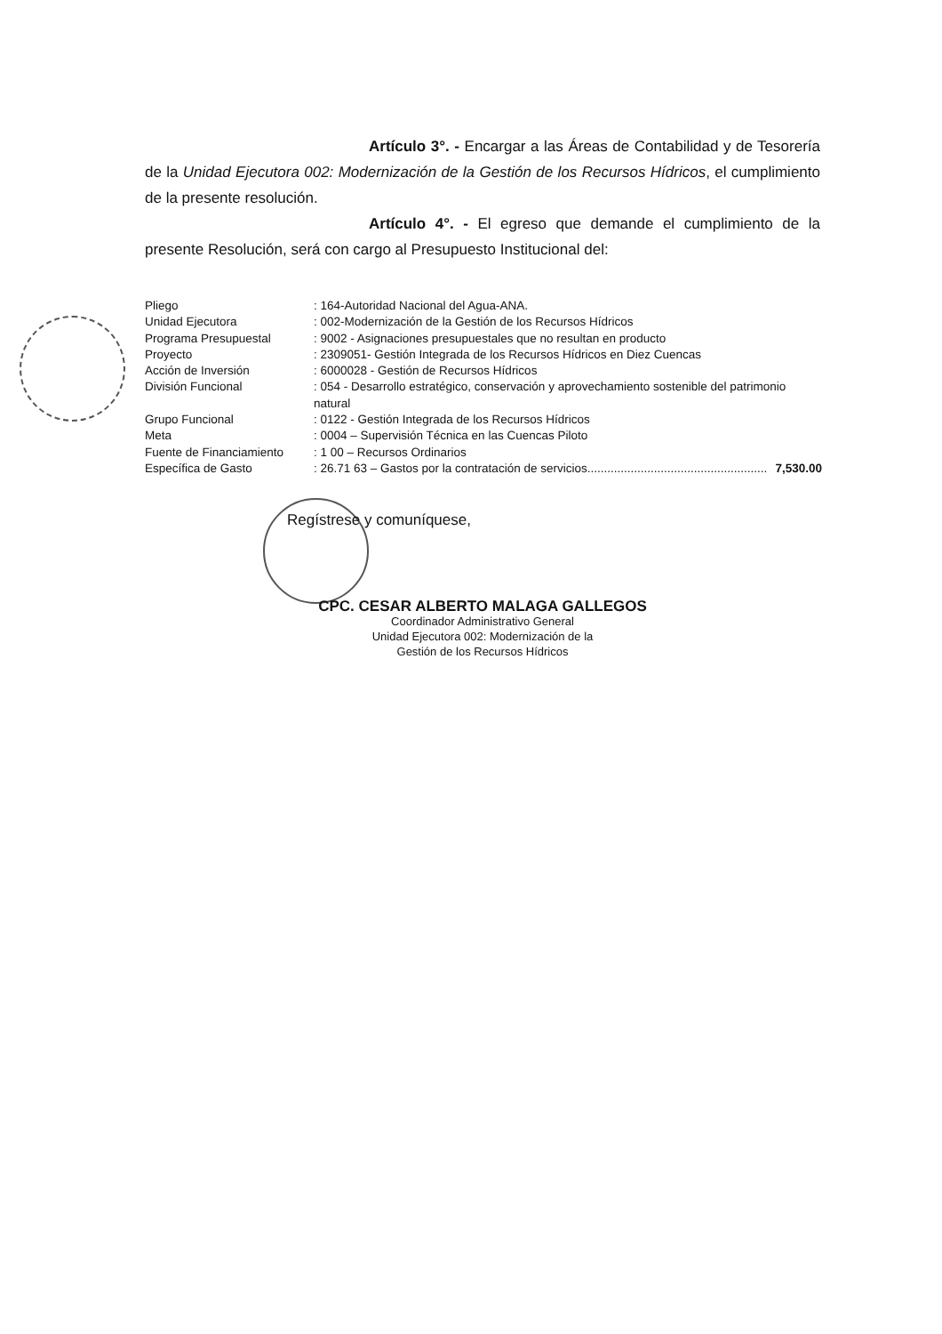Artículo 3°. - Encargar a las Áreas de Contabilidad y de Tesorería de la Unidad Ejecutora 002: Modernización de la Gestión de los Recursos Hídricos, el cumplimiento de la presente resolución.
Artículo 4°. - El egreso que demande el cumplimiento de la presente Resolución, será con cargo al Presupuesto Institucional del:
| Pliego | : 164-Autoridad Nacional del Agua-ANA. |
| Unidad Ejecutora | : 002-Modernización de la Gestión de los Recursos Hídricos |
| Programa Presupuestal | : 9002 - Asignaciones presupuestales que no resultan en producto |
| Proyecto | : 2309051- Gestión Integrada de los Recursos Hídricos en Diez Cuencas |
| Acción de Inversión | : 6000028 - Gestión de Recursos Hídricos |
| División Funcional | : 054 - Desarrollo estratégico, conservación y aprovechamiento sostenible del patrimonio natural |
| Grupo Funcional | : 0122 - Gestión Integrada de los Recursos Hídricos |
| Meta | : 0004 – Supervisión Técnica en las Cuencas Piloto |
| Fuente de Financiamiento | : 1 00 – Recursos Ordinarios |
| Específica de Gasto | : 26.71 63 – Gastos por la contratación de servicios...................................................... 7,530.00 |
Regístrese y comuníquese,
CPC. CESAR ALBERTO MALAGA GALLEGOS
Coordinador Administrativo General
Unidad Ejecutora 002: Modernización de la
Gestión de los Recursos Hídricos